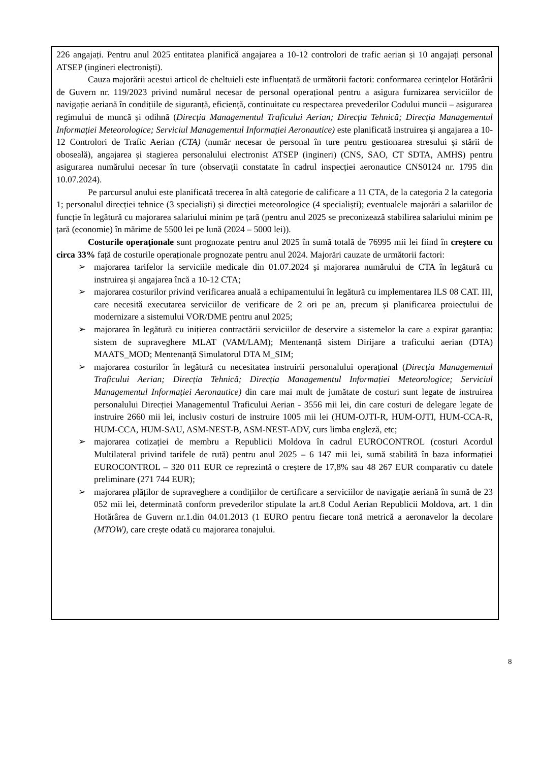226 angajați. Pentru anul 2025 entitatea planifică angajarea a 10-12 controlori de trafic aerian și 10 angajați personal ATSEP (ingineri electroniști).
Cauza majorării acestui articol de cheltuieli este influențată de următorii factori: conformarea cerințelor Hotărârii de Guvern nr. 119/2023 privind numărul necesar de personal operațional pentru a asigura furnizarea serviciilor de navigație aeriană în condițiile de siguranță, eficiență, continuitate cu respectarea prevederilor Codului muncii – asigurarea regimului de muncă și odihnă (Direcția Managementul Traficului Aerian; Direcția Tehnică; Direcția Managementul Informației Meteorologice; Serviciul Managementul Informației Aeronautice) este planificată instruirea și angajarea a 10-12 Controlori de Trafic Aerian (CTA) (număr necesar de personal în ture pentru gestionarea stresului și stării de oboseală), angajarea și stagierea personalului electronist ATSEP (ingineri) (CNS, SAO, CT SDTA, AMHS) pentru asigurarea numărului necesar în ture (observații constatate în cadrul inspecției aeronautice CNS0124 nr. 1795 din 10.07.2024).
Pe parcursul anului este planificată trecerea în altă categorie de calificare a 11 CTA, de la categoria 2 la categoria 1; personalul direcției tehnice (3 specialiști) și direcției meteorologice (4 specialiști); eventualele majorări a salariilor de funcție în legătură cu majorarea salariului minim pe țară (pentru anul 2025 se preconizează stabilirea salariului minim pe țară (economie) în mărime de 5500 lei pe lună (2024 – 5000 lei)).
Costurile operaţionale sunt prognozate pentru anul 2025 în sumă totală de 76995 mii lei fiind în creştere cu circa 33% față de costurile operaționale prognozate pentru anul 2024. Majorări cauzate de următorii factori:
➢ majorarea tarifelor la serviciile medicale din 01.07.2024 și majorarea numărului de CTA în legătură cu instruirea și angajarea încă a 10-12 CTA;
➢ majorarea costurilor privind verificarea anuală a echipamentului în legătură cu implementarea ILS 08 CAT. III, care necesită executarea serviciilor de verificare de 2 ori pe an, precum și planificarea proiectului de modernizare a sistemului VOR/DME pentru anul 2025;
➢ majorarea în legătură cu inițierea contractării serviciilor de deservire a sistemelor la care a expirat garanția: sistem de supraveghere MLAT (VAM/LAM); Mentenanță sistem Dirijare a traficului aerian (DTA) MAATS_MOD; Mentenanță Simulatorul DTA M_SIM;
➢ majorarea costurilor în legătură cu necesitatea instruirii personalului operațional (Direcția Managementul Traficului Aerian; Direcția Tehnică; Direcția Managementul Informației Meteorologice; Serviciul Managementul Informației Aeronautice) din care mai mult de jumătate de costuri sunt legate de instruirea personalului Direcției Managementul Traficului Aerian - 3556 mii lei, din care costuri de delegare legate de instruire 2660 mii lei, inclusiv costuri de instruire 1005 mii lei (HUM-OJTI-R, HUM-OJTI, HUM-CCA-R, HUM-CCA, HUM-SAU, ASM-NEST-B, ASM-NEST-ADV, curs limba engleză, etc;
➢ majorarea cotizației de membru a Republicii Moldova în cadrul EUROCONTROL (costuri Acordul Multilateral privind tarifele de rută) pentru anul 2025 – 6 147 mii lei, sumă stabilită în baza informației EUROCONTROL – 320 011 EUR ce reprezintă o creștere de 17,8% sau 48 267 EUR comparativ cu datele preliminare (271 744 EUR);
➢ majorarea plăților de supraveghere a condițiilor de certificare a serviciilor de navigație aeriană în sumă de 23 052 mii lei, determinată conform prevederilor stipulate la art.8 Codul Aerian Republicii Moldova, art. 1 din Hotărârea de Guvern nr.1.din 04.01.2013 (1 EURO pentru fiecare tonă metrică a aeronavelor la decolare (MTOW), care crește odată cu majorarea tonajului.
8